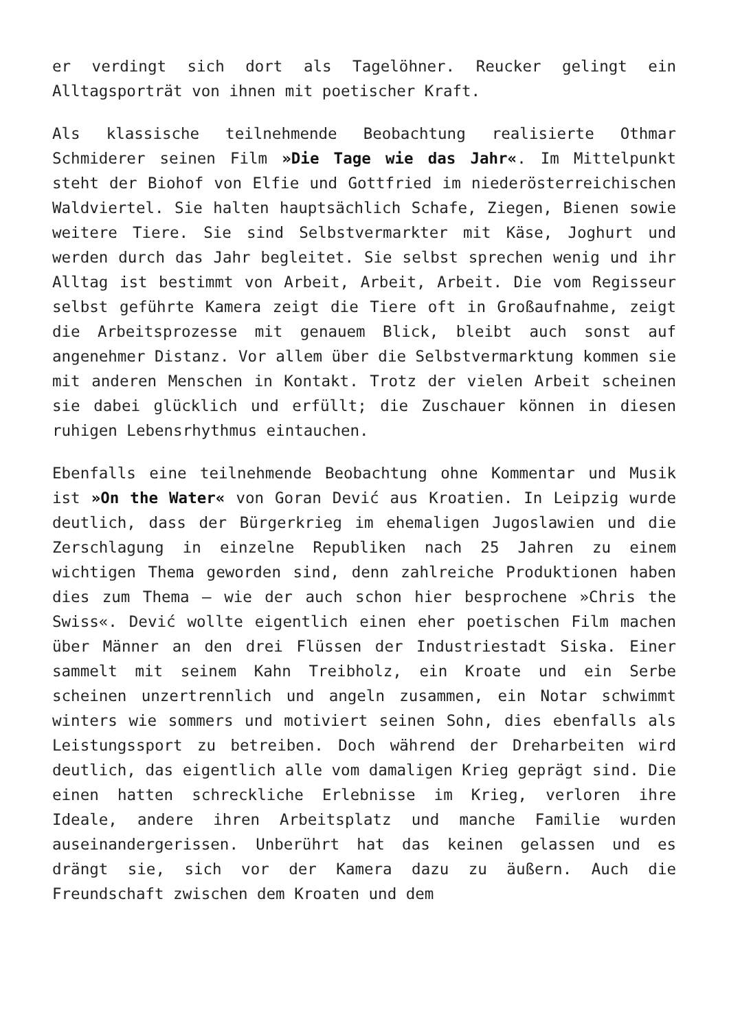er verdingt sich dort als Tagelöhner. Reucker gelingt ein Alltagsporträt von ihnen mit poetischer Kraft.
Als klassische teilnehmende Beobachtung realisierte Othmar Schmiderer seinen Film »Die Tage wie das Jahr«. Im Mittelpunkt steht der Biohof von Elfie und Gottfried im niederösterreichischen Waldviertel. Sie halten hauptsächlich Schafe, Ziegen, Bienen sowie weitere Tiere. Sie sind Selbstvermarkter mit Käse, Joghurt und werden durch das Jahr begleitet. Sie selbst sprechen wenig und ihr Alltag ist bestimmt von Arbeit, Arbeit, Arbeit. Die vom Regisseur selbst geführte Kamera zeigt die Tiere oft in Großaufnahme, zeigt die Arbeitsprozesse mit genauem Blick, bleibt auch sonst auf angenehmer Distanz. Vor allem über die Selbstvermarktung kommen sie mit anderen Menschen in Kontakt. Trotz der vielen Arbeit scheinen sie dabei glücklich und erfüllt; die Zuschauer können in diesen ruhigen Lebensrhythmus eintauchen.
Ebenfalls eine teilnehmende Beobachtung ohne Kommentar und Musik ist »On the Water« von Goran Dević aus Kroatien. In Leipzig wurde deutlich, dass der Bürgerkrieg im ehemaligen Jugoslawien und die Zerschlagung in einzelne Republiken nach 25 Jahren zu einem wichtigen Thema geworden sind, denn zahlreiche Produktionen haben dies zum Thema – wie der auch schon hier besprochene »Chris the Swiss«. Dević wollte eigentlich einen eher poetischen Film machen über Männer an den drei Flüssen der Industriestadt Siska. Einer sammelt mit seinem Kahn Treibholz, ein Kroate und ein Serbe scheinen unzertrennlich und angeln zusammen, ein Notar schwimmt winters wie sommers und motiviert seinen Sohn, dies ebenfalls als Leistungssport zu betreiben. Doch während der Dreharbeiten wird deutlich, das eigentlich alle vom damaligen Krieg geprägt sind. Die einen hatten schreckliche Erlebnisse im Krieg, verloren ihre Ideale, andere ihren Arbeitsplatz und manche Familie wurden auseinandergerissen. Unberührt hat das keinen gelassen und es drängt sie, sich vor der Kamera dazu zu äußern. Auch die Freundschaft zwischen dem Kroaten und dem